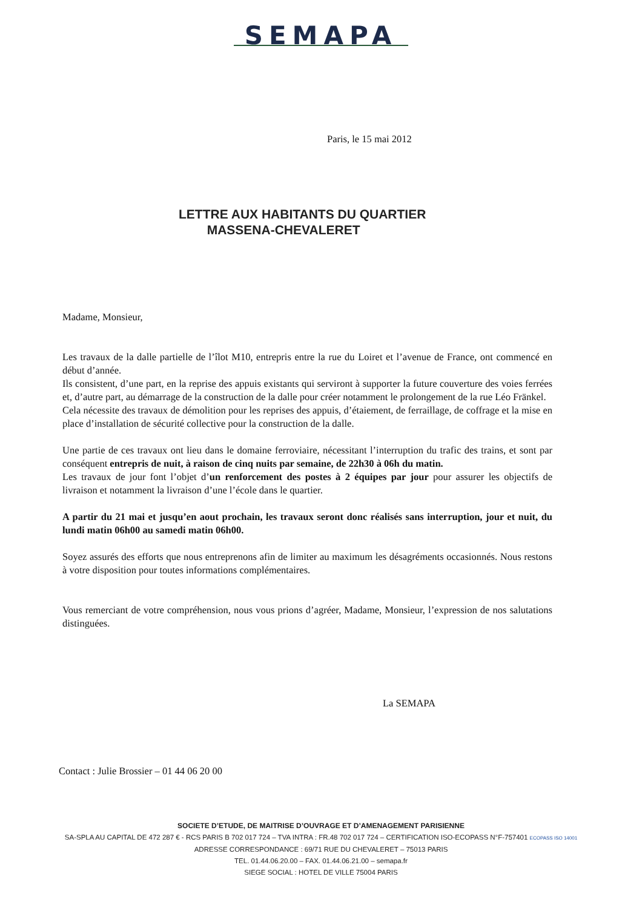SEMAPA
Paris, le 15 mai 2012
LETTRE AUX HABITANTS DU QUARTIER
MASSENA-CHEVALERET
Madame, Monsieur,
Les travaux de la dalle partielle de l’îlot M10, entrepris entre la rue du Loiret et l’avenue de France, ont commencé en début d’année.
Ils consistent, d’une part, en la reprise des appuis existants qui serviront à supporter la future couverture des voies ferrées et, d’autre part, au démarrage de la construction de la dalle pour créer notamment le prolongement de la rue Léo Fränkel.
Cela nécessite des travaux de démolition pour les reprises des appuis, d’étaiement, de ferraillage, de coffrage et la mise en place d’installation de sécurité collective pour la construction de la dalle.
Une partie de ces travaux ont lieu dans le domaine ferroviaire, nécessitant l’interruption du trafic des trains, et sont par conséquent entrepris de nuit, à raison de cinq nuits par semaine, de 22h30 à 06h du matin.
Les travaux de jour font l’objet d’un renforcement des postes à 2 équipes par jour pour assurer les objectifs de livraison et notamment la livraison d’une l’école dans le quartier.
A partir du 21 mai et jusqu’en aout prochain, les travaux seront donc réalisés sans interruption, jour et nuit, du lundi matin 06h00 au samedi matin 06h00.
Soyez assurés des efforts que nous entreprenons afin de limiter au maximum les désagréments occasionnés. Nous restons à votre disposition pour toutes informations complémentaires.
Vous remerciant de votre compréhension, nous vous prions d’agréer, Madame, Monsieur, l’expression de nos salutations distinguées.
La SEMAPA
Contact : Julie Brossier – 01 44 06 20 00
SOCIETE D’ETUDE, DE MAITRISE D’OUVRAGE ET D’AMENAGEMENT PARISIENNE
SA-SPLA AU CAPITAL DE 472 287 € - RCS PARIS B 702 017 724 – TVA INTRA : FR.48 702 017 724 – CERTIFICATION ISO-ECOPASS N°F-757401 ECOPASS ISO 14001
ADRESSE CORRESPONDANCE : 69/71 RUE DU CHEVALERET – 75013 PARIS
TEL. 01.44.06.20.00 – FAX. 01.44.06.21.00 – semapa.fr
SIEGE SOCIAL : HOTEL DE VILLE 75004 PARIS